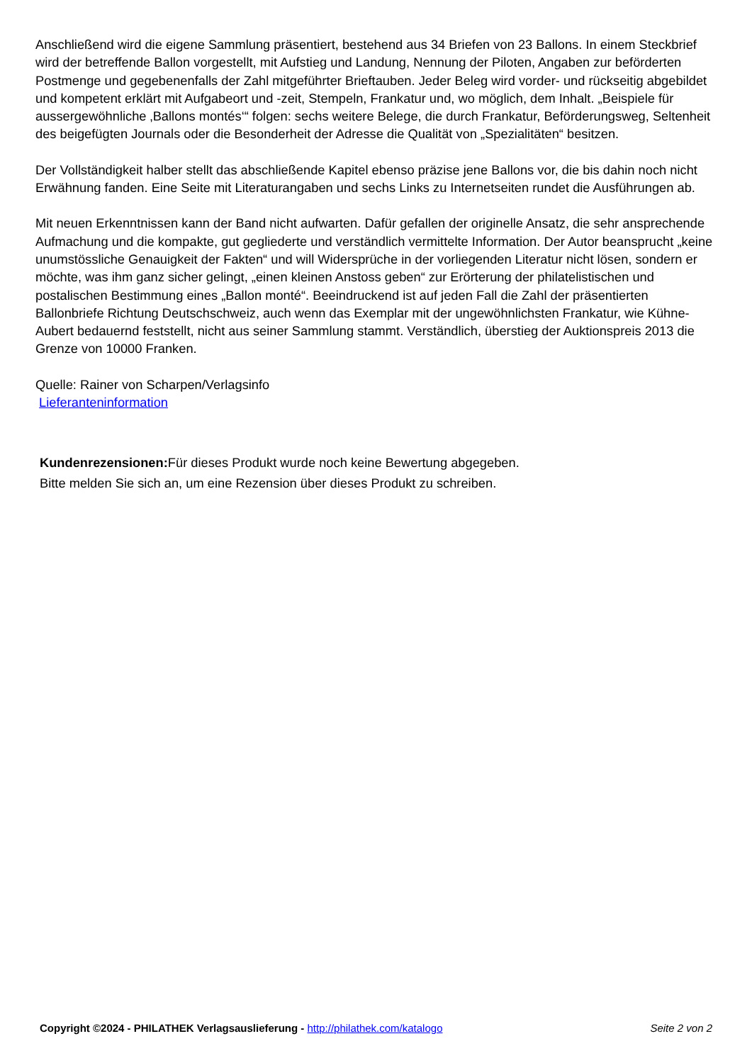Anschließend wird die eigene Sammlung präsentiert, bestehend aus 34 Briefen von 23 Ballons. In einem Steckbrief wird der betreffende Ballon vorgestellt, mit Aufstieg und Landung, Nennung der Piloten, Angaben zur beförderten Postmenge und gegebenenfalls der Zahl mitgeführter Brieftauben. Jeder Beleg wird vorder- und rückseitig abgebildet und kompetent erklärt mit Aufgabeort und -zeit, Stempeln, Frankatur und, wo möglich, dem Inhalt. „Beispiele für aussergewöhnliche ‚Ballons montés‘“ folgen: sechs weitere Belege, die durch Frankatur, Beförderungsweg, Seltenheit des beigefügten Journals oder die Besonderheit der Adresse die Qualität von „Spezialitäten“ besitzen.
Der Vollständigkeit halber stellt das abschließende Kapitel ebenso präzise jene Ballons vor, die bis dahin noch nicht Erwähnung fanden. Eine Seite mit Literaturangaben und sechs Links zu Internetseiten rundet die Ausführungen ab.
Mit neuen Erkenntnissen kann der Band nicht aufwarten. Dafür gefallen der originelle Ansatz, die sehr ansprechende Aufmachung und die kompakte, gut gegliederte und verständlich vermittelte Information. Der Autor beansprucht „keine unumstössliche Genauigkeit der Fakten“ und will Widersprüche in der vorliegenden Literatur nicht lösen, sondern er möchte, was ihm ganz sicher gelingt, „einen kleinen Anstoss geben“ zur Erörterung der philatelistischen und postalischen Bestimmung eines „Ballon monté“. Beeindruckend ist auf jeden Fall die Zahl der präsentierten Ballonbriefe Richtung Deutschschweiz, auch wenn das Exemplar mit der ungewöhnlichsten Frankatur, wie Kühne-Aubert bedauernd feststellt, nicht aus seiner Sammlung stammt. Verständlich, überstieg der Auktionspreis 2013 die Grenze von 10000 Franken.
Quelle: Rainer von Scharpen/Verlagsinfo
Lieferanteninformation
Kundenrezensionen: Für dieses Produkt wurde noch keine Bewertung abgegeben.
Bitte melden Sie sich an, um eine Rezension über dieses Produkt zu schreiben.
Copyright ©2024 - PHILATHEK Verlagsauslieferung - http://philathek.com/katalogo Seite 2 von 2